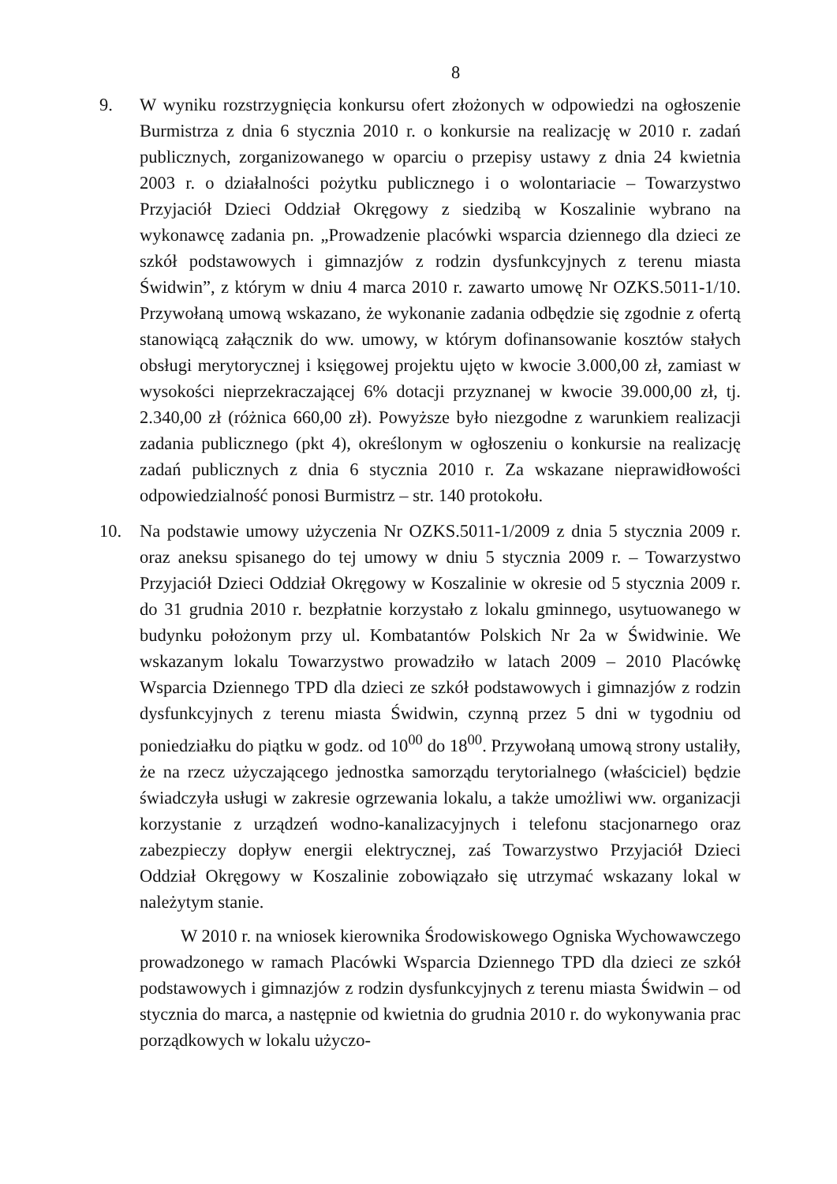8
9. W wyniku rozstrzygnięcia konkursu ofert złożonych w odpowiedzi na ogłoszenie Burmistrza z dnia 6 stycznia 2010 r. o konkursie na realizację w 2010 r. zadań publicznych, zorganizowanego w oparciu o przepisy ustawy z dnia 24 kwietnia 2003 r. o działalności pożytku publicznego i o wolontariacie – Towarzystwo Przyjaciół Dzieci Oddział Okręgowy z siedzibą w Koszalinie wybrano na wykonawcę zadania pn. „Prowadzenie placówki wsparcia dziennego dla dzieci ze szkół podstawowych i gimnazjów z rodzin dysfunkcyjnych z terenu miasta Świdwin”, z którym w dniu 4 marca 2010 r. zawarto umowę Nr OZKS.5011-1/10. Przywołaną umową wskazano, że wykonanie zadania odbędzie się zgodnie z ofertą stanowiącą załącznik do ww. umowy, w którym dofinansowanie kosztów stałych obsługi merytorycznej i księgowej projektu ujęto w kwocie 3.000,00 zł, zamiast w wysokości nieprzekraczającej 6% dotacji przyznanej w kwocie 39.000,00 zł, tj. 2.340,00 zł (różnica 660,00 zł). Powyższe było niezgodne z warunkiem realizacji zadania publicznego (pkt 4), określonym w ogłoszeniu o konkursie na realizację zadań publicznych z dnia 6 stycznia 2010 r. Za wskazane nieprawidłowości odpowiedzialność ponosi Burmistrz – str. 140 protokołu.
10. Na podstawie umowy użyczenia Nr OZKS.5011-1/2009 z dnia 5 stycznia 2009 r. oraz aneksu spisanego do tej umowy w dniu 5 stycznia 2009 r. – Towarzystwo Przyjaciół Dzieci Oddział Okręgowy w Koszalinie w okresie od 5 stycznia 2009 r. do 31 grudnia 2010 r. bezpłatnie korzystało z lokalu gminnego, usytuowanego w budynku położonym przy ul. Kombatantów Polskich Nr 2a w Świdwinie. We wskazanym lokalu Towarzystwo prowadziło w latach 2009 – 2010 Placówkę Wsparcia Dziennego TPD dla dzieci ze szkół podstawowych i gimnazjów z rodzin dysfunkcyjnych z terenu miasta Świdwin, czynną przez 5 dni w tygodniu od poniedziałku do piątku w godz. od 10<sup>00</sup> do 18<sup>00</sup>. Przywołaną umową strony ustaliły, że na rzecz użyczającego jednostka samorządu terytorialnego (właściciel) będzie świadczyła usługi w zakresie ogrzewania lokalu, a także umożliwi ww. organizacji korzystanie z urządzeń wodno-kanalizacyjnych i telefonu stacjonarnego oraz zabezpieczy dopływ energii elektrycznej, zaś Towarzystwo Przyjaciół Dzieci Oddział Okręgowy w Koszalinie zobowiązało się utrzymać wskazany lokal w należytym stanie.
W 2010 r. na wniosek kierownika Środowiskowego Ogniska Wychowawczego prowadzonego w ramach Placówki Wsparcia Dziennego TPD dla dzieci ze szkół podstawowych i gimnazjów z rodzin dysfunkcyjnych z terenu miasta Świdwin – od stycznia do marca, a następnie od kwietnia do grudnia 2010 r. do wykonywania prac porządkowych w lokalu użyczo-